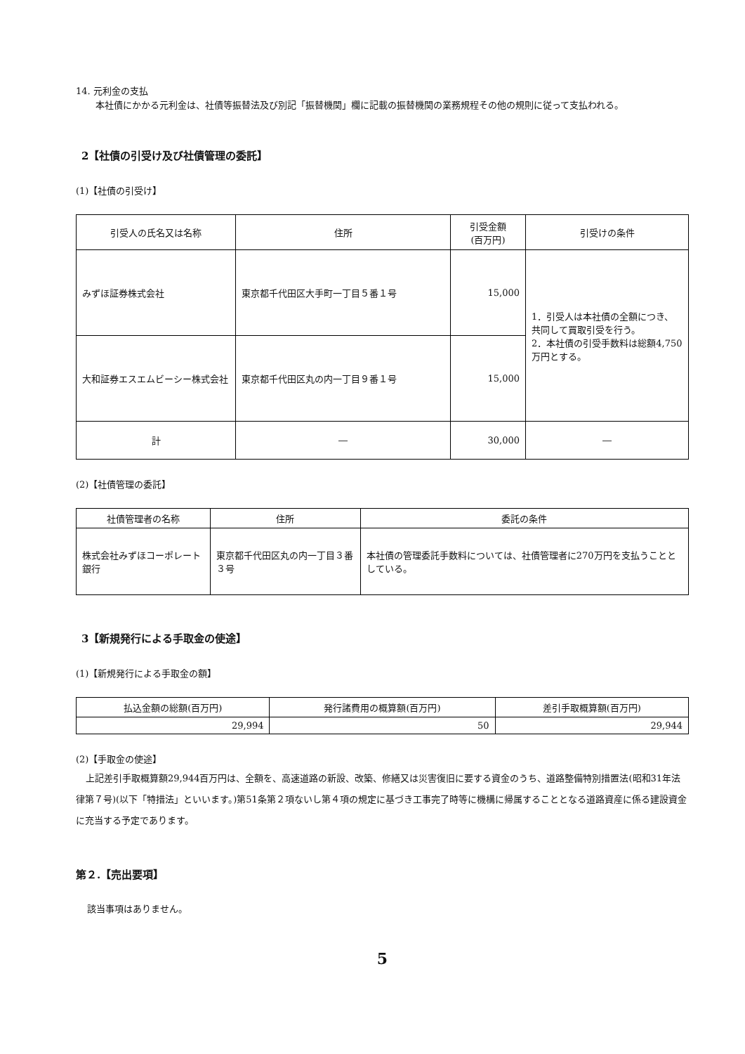14. 元利金の支払
本社債にかかる元利金は、社債等振替法及び別記「振替機関」欄に記載の振替機関の業務規程その他の規則に従って支払われる。
2【社債の引受け及び社債管理の委託】
(1)【社債の引受け】
| 引受人の氏名又は名称 | 住所 | 引受金額 (百万円) | 引受けの条件 |
| --- | --- | --- | --- |
| みずほ証券株式会社 | 東京都千代田区大手町一丁目５番１号 | 15,000 | 1．引受人は本社債の全額につき、共同して買取引受を行う。 2．本社債の引受手数料は総額4,750万円とする。 |
| 大和証券エスエムビーシー株式会社 | 東京都千代田区丸の内一丁目９番１号 | 15,000 | |
| 計 | ― | 30,000 | ― |
(2)【社債管理の委託】
| 社債管理者の名称 | 住所 | 委託の条件 |
| --- | --- | --- |
| 株式会社みずほコーポレート銀行 | 東京都千代田区丸の内一丁目３番３号 | 本社債の管理委託手数料については、社債管理者に270万円を支払うこととしている。 |
3【新規発行による手取金の使途】
(1)【新規発行による手取金の額】
| 払込金額の総額(百万円) | 発行諸費用の概算額(百万円) | 差引手取概算額(百万円) |
| --- | --- | --- |
| 29,994 | 50 | 29,944 |
(2)【手取金の使途】
上記差引手取概算額29,944百万円は、全額を、高速道路の新設、改築、修繕又は災害復旧に要する資金のうち、道路整備特別措置法(昭和31年法律第７号)(以下「特措法」といいます。)第51条第２項ないし第４項の規定に基づき工事完了時等に機構に帰属することとなる道路資産に係る建設資金に充当する予定であります。
第２.【売出要項】
該当事項はありません。
5